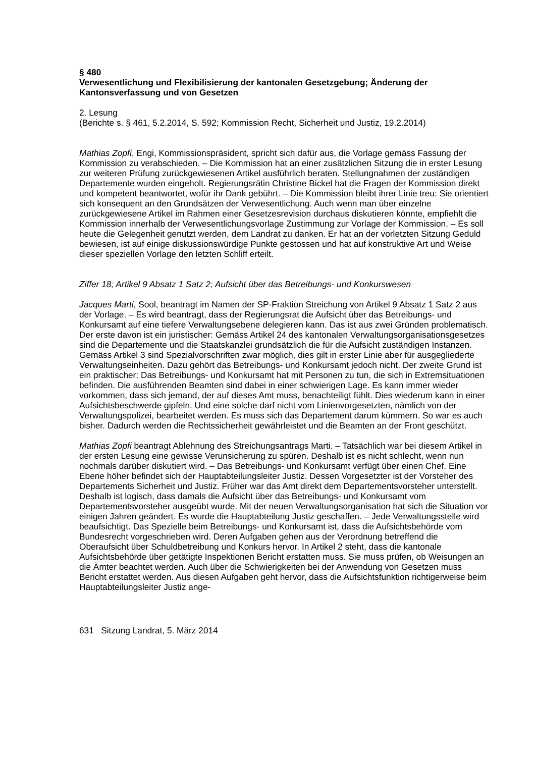§ 480
Verwesentlichung und Flexibilisierung der kantonalen Gesetzgebung; Änderung der Kantonsverfassung und von Gesetzen
2. Lesung
(Berichte s. § 461, 5.2.2014, S. 592; Kommission Recht, Sicherheit und Justiz, 19.2.2014)
Mathias Zopfi, Engi, Kommissionspräsident, spricht sich dafür aus, die Vorlage gemäss Fassung der Kommission zu verabschieden. – Die Kommission hat an einer zusätzlichen Sitzung die in erster Lesung zur weiteren Prüfung zurückgewiesenen Artikel ausführlich beraten. Stellungnahmen der zuständigen Departemente wurden eingeholt. Regierungsrätin Christine Bickel hat die Fragen der Kommission direkt und kompetent beantwortet, wofür ihr Dank gebührt. – Die Kommission bleibt ihrer Linie treu: Sie orientiert sich konsequent an den Grundsätzen der Verwesentlichung. Auch wenn man über einzelne zurückgewiesene Artikel im Rahmen einer Gesetzesrevision durchaus diskutieren könnte, empfiehlt die Kommission innerhalb der Verwesentlichungsvorlage Zustimmung zur Vorlage der Kommission. – Es soll heute die Gelegenheit genutzt werden, dem Landrat zu danken. Er hat an der vorletzten Sitzung Geduld bewiesen, ist auf einige diskussionswürdige Punkte gestossen und hat auf konstruktive Art und Weise dieser speziellen Vorlage den letzten Schliff erteilt.
Ziffer 18; Artikel 9 Absatz 1 Satz 2; Aufsicht über das Betreibungs- und Konkurswesen
Jacques Marti, Sool, beantragt im Namen der SP-Fraktion Streichung von Artikel 9 Absatz 1 Satz 2 aus der Vorlage. – Es wird beantragt, dass der Regierungsrat die Aufsicht über das Betreibungs- und Konkursamt auf eine tiefere Verwaltungsebene delegieren kann. Das ist aus zwei Gründen problematisch. Der erste davon ist ein juristischer: Gemäss Artikel 24 des kantonalen Verwaltungsorganisationsgesetzes sind die Departemente und die Staatskanzlei grundsätzlich die für die Aufsicht zuständigen Instanzen. Gemäss Artikel 3 sind Spezialvorschriften zwar möglich, dies gilt in erster Linie aber für ausgegliederte Verwaltungseinheiten. Dazu gehört das Betreibungs- und Konkursamt jedoch nicht. Der zweite Grund ist ein praktischer: Das Betreibungs- und Konkursamt hat mit Personen zu tun, die sich in Extremsituationen befinden. Die ausführenden Beamten sind dabei in einer schwierigen Lage. Es kann immer wieder vorkommen, dass sich jemand, der auf dieses Amt muss, benachteiligt fühlt. Dies wiederum kann in einer Aufsichtsbeschwerde gipfeln. Und eine solche darf nicht vom Linienvorgesetzten, nämlich von der Verwaltungspolizei, bearbeitet werden. Es muss sich das Departement darum kümmern. So war es auch bisher. Dadurch werden die Rechtssicherheit gewährleistet und die Beamten an der Front geschützt.
Mathias Zopfi beantragt Ablehnung des Streichungsantrags Marti. – Tatsächlich war bei diesem Artikel in der ersten Lesung eine gewisse Verunsicherung zu spüren. Deshalb ist es nicht schlecht, wenn nun nochmals darüber diskutiert wird. – Das Betreibungs- und Konkursamt verfügt über einen Chef. Eine Ebene höher befindet sich der Hauptabteilungsleiter Justiz. Dessen Vorgesetzter ist der Vorsteher des Departements Sicherheit und Justiz. Früher war das Amt direkt dem Departementsvorsteher unterstellt. Deshalb ist logisch, dass damals die Aufsicht über das Betreibungs- und Konkursamt vom Departementsvorsteher ausgeübt wurde. Mit der neuen Verwaltungsorganisation hat sich die Situation vor einigen Jahren geändert. Es wurde die Hauptabteilung Justiz geschaffen. – Jede Verwaltungsstelle wird beaufsichtigt. Das Spezielle beim Betreibungs- und Konkursamt ist, dass die Aufsichtsbehörde vom Bundesrecht vorgeschrieben wird. Deren Aufgaben gehen aus der Verordnung betreffend die Oberaufsicht über Schuldbetreibung und Konkurs hervor. In Artikel 2 steht, dass die kantonale Aufsichtsbehörde über getätigte Inspektionen Bericht erstatten muss. Sie muss prüfen, ob Weisungen an die Ämter beachtet werden. Auch über die Schwierigkeiten bei der Anwendung von Gesetzen muss Bericht erstattet werden. Aus diesen Aufgaben geht hervor, dass die Aufsichtsfunktion richtigerweise beim Hauptabteilungsleiter Justiz ange-
631 Sitzung Landrat, 5. März 2014